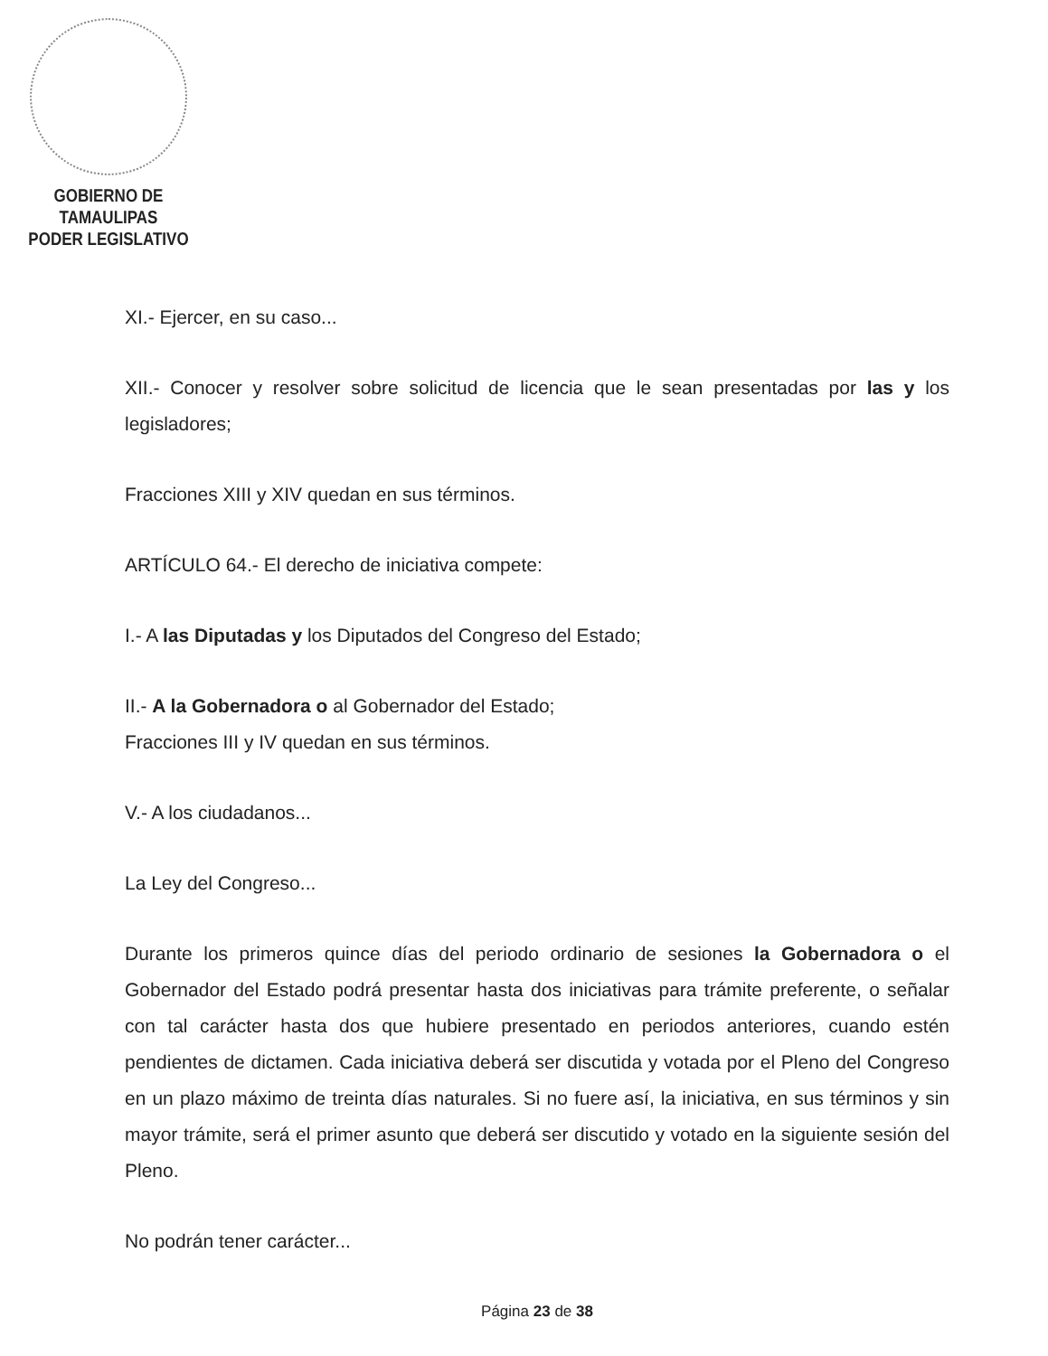GOBIERNO DE TAMAULIPAS
PODER LEGISLATIVO
XI.- Ejercer, en su caso...
XII.- Conocer y resolver sobre solicitud de licencia que le sean presentadas por las y los legisladores;
Fracciones XIII y XIV quedan en sus términos.
ARTÍCULO 64.- El derecho de iniciativa compete:
I.- A las Diputadas y los Diputados del Congreso del Estado;
II.- A la Gobernadora o al Gobernador del Estado;
Fracciones III y IV quedan en sus términos.
V.- A los ciudadanos...
La Ley del Congreso...
Durante los primeros quince días del periodo ordinario de sesiones la Gobernadora o el Gobernador del Estado podrá presentar hasta dos iniciativas para trámite preferente, o señalar con tal carácter hasta dos que hubiere presentado en periodos anteriores, cuando estén pendientes de dictamen. Cada iniciativa deberá ser discutida y votada por el Pleno del Congreso en un plazo máximo de treinta días naturales. Si no fuere así, la iniciativa, en sus términos y sin mayor trámite, será el primer asunto que deberá ser discutido y votado en la siguiente sesión del Pleno.
No podrán tener carácter...
Página 23 de 38